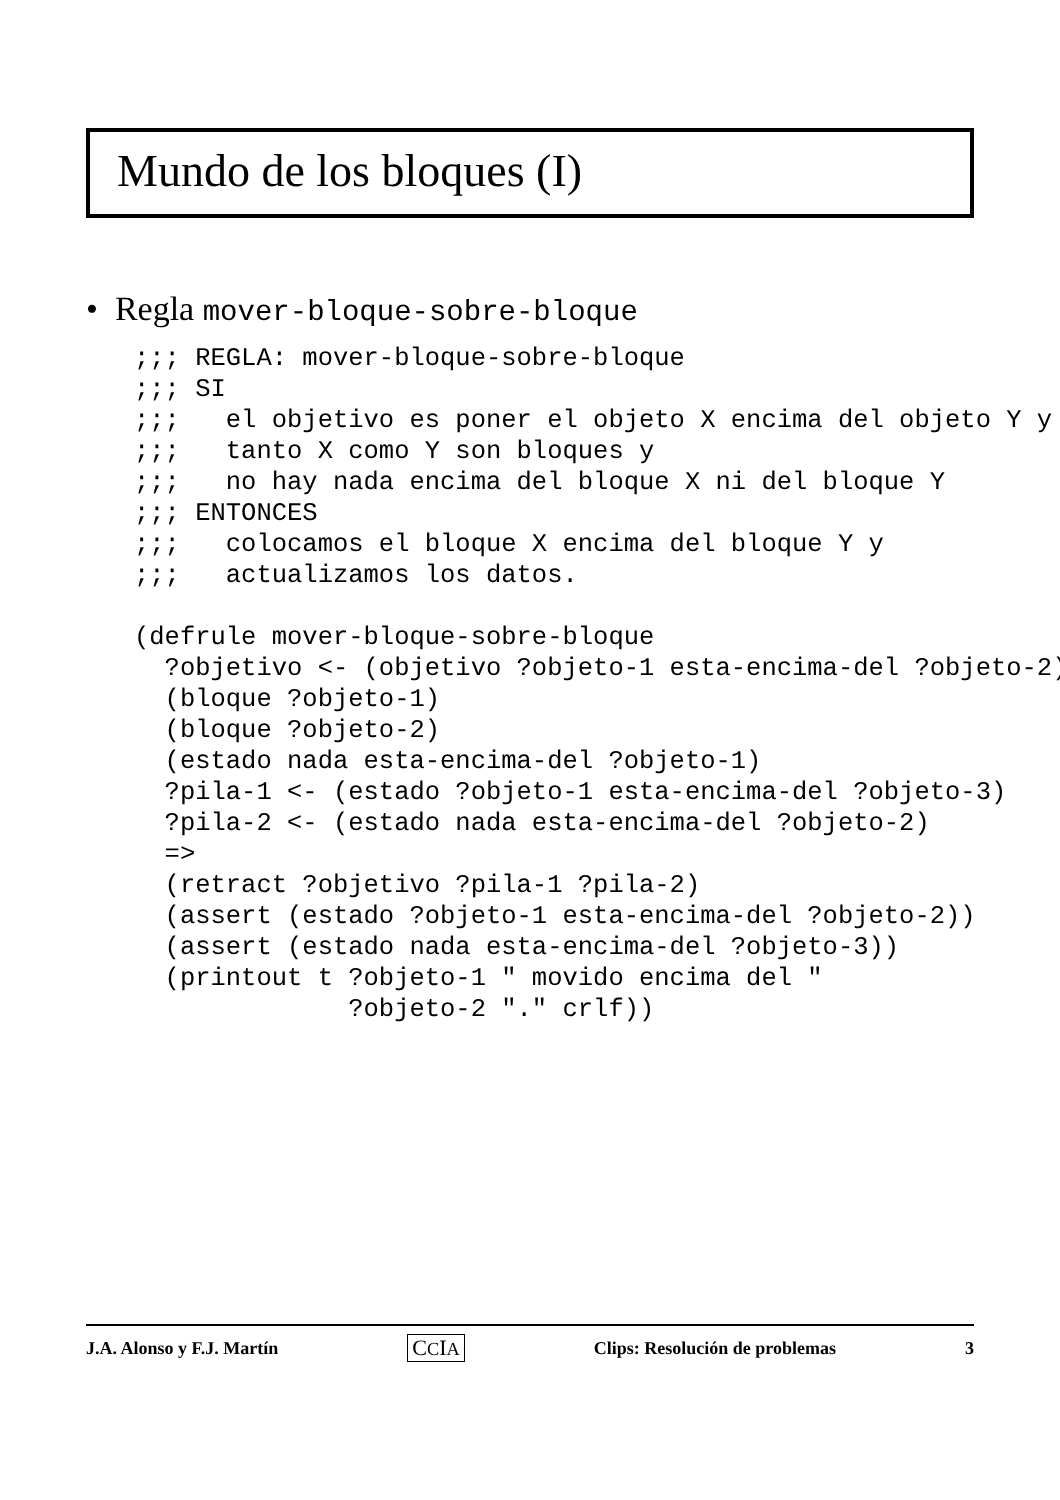Mundo de los bloques (I)
• Regla mover-bloque-sobre-bloque
;;; REGLA: mover-bloque-sobre-bloque
;;; SI
;;;   el objetivo es poner el objeto X encima del objeto Y y
;;;   tanto X como Y son bloques y
;;;   no hay nada encima del bloque X ni del bloque Y
;;; ENTONCES
;;;   colocamos el bloque X encima del bloque Y y
;;;   actualizamos los datos.

(defrule mover-bloque-sobre-bloque
  ?objetivo <- (objetivo ?objeto-1 esta-encima-del ?objeto-2)
  (bloque ?objeto-1)
  (bloque ?objeto-2)
  (estado nada esta-encima-del ?objeto-1)
  ?pila-1 <- (estado ?objeto-1 esta-encima-del ?objeto-3)
  ?pila-2 <- (estado nada esta-encima-del ?objeto-2)
  =>
  (retract ?objetivo ?pila-1 ?pila-2)
  (assert (estado ?objeto-1 esta-encima-del ?objeto-2))
  (assert (estado nada esta-encima-del ?objeto-3))
  (printout t ?objeto-1 " movido encima del "
              ?objeto-2 "." crlf))
J.A. Alonso y F.J. Martín CCIA Clips: Resolución de problemas 3